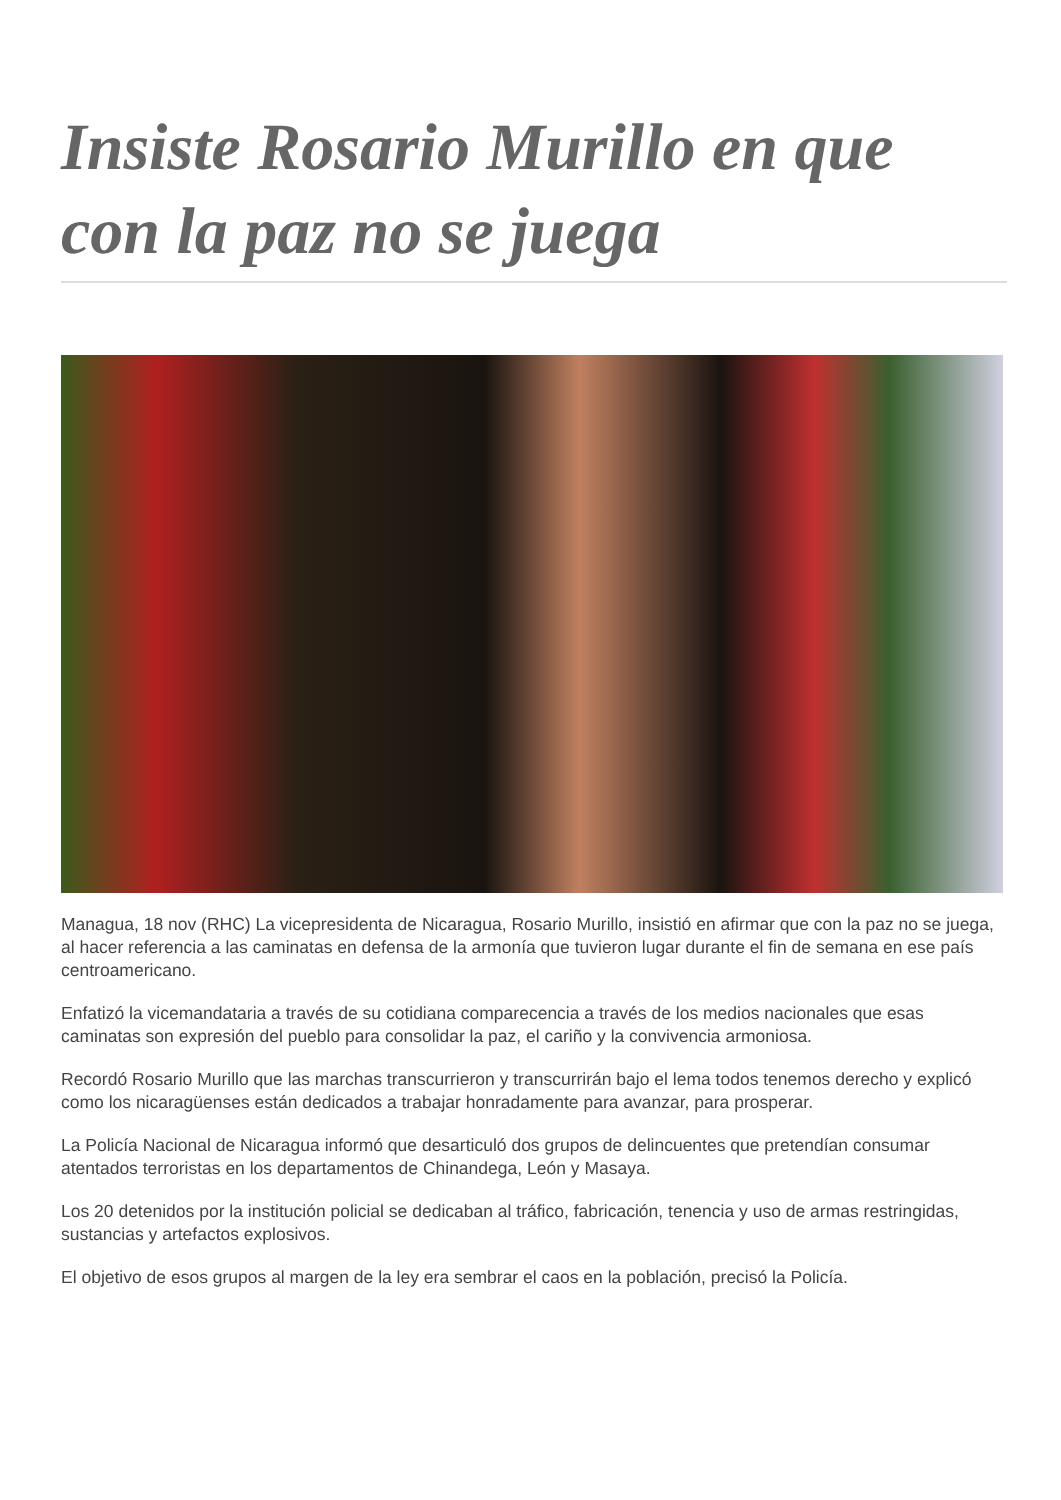Insiste Rosario Murillo en que con la paz no se juega
Managua, 18 nov (RHC) La vicepresidenta de Nicaragua, Rosario Murillo, insistió en afirmar que con la paz no se juega, al hacer referencia a las caminatas en defensa de la armonía que tuvieron lugar durante el fin de semana en ese país centroamericano.
Enfatizó la vicemandataria a través de su cotidiana comparecencia a través de los medios nacionales que esas caminatas son expresión del pueblo para consolidar la paz, el cariño y la convivencia armoniosa.
Recordó Rosario Murillo que las marchas transcurrieron y transcurrirán bajo el lema todos tenemos derecho y explicó como los nicaragüenses están dedicados a trabajar honradamente para avanzar, para prosperar.
La Policía Nacional de Nicaragua informó que desarticuló dos grupos de delincuentes que pretendían consumar atentados terroristas en los departamentos de Chinandega, León y Masaya.
Los 20 detenidos por la institución policial se dedicaban al tráfico, fabricación, tenencia y uso de armas restringidas, sustancias y artefactos explosivos.
El objetivo de esos grupos al margen de la ley era sembrar el caos en la población, precisó la Policía.